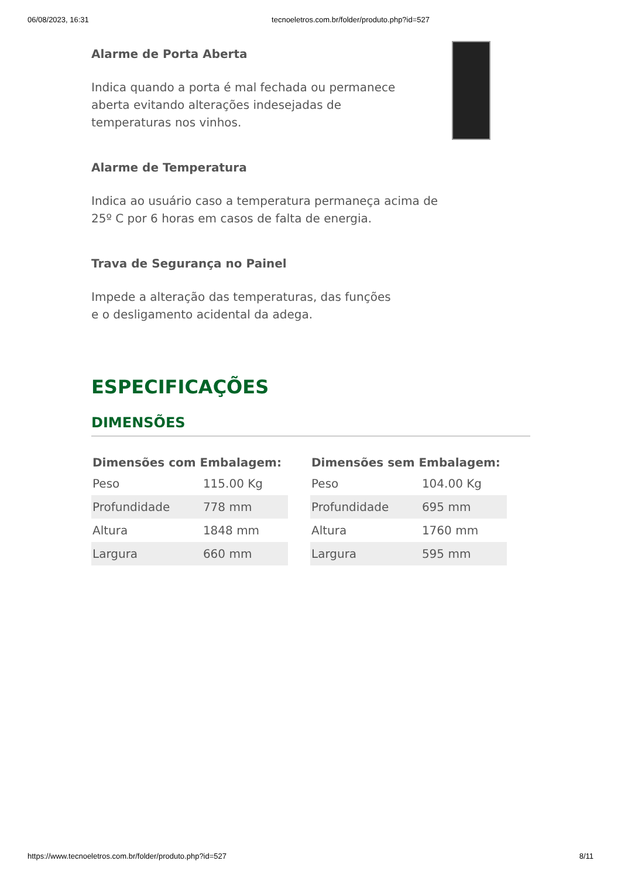06/08/2023, 16:31 tecnoeletros.com.br/folder/produto.php?id=527
Alarme de Porta Aberta
Indica quando a porta é mal fechada ou permanece aberta evitando alterações indesejadas de temperaturas nos vinhos.
Alarme de Temperatura
Indica ao usuário caso a temperatura permaneça acima de 25º C por 6 horas em casos de falta de energia.
Trava de Segurança no Painel
Impede a alteração das temperaturas, das funções e o desligamento acidental da adega.
ESPECIFICAÇÕES
DIMENSÕES
| Dimensões com Embalagem: | |
| --- | --- |
| Peso | 115.00 Kg |
| Profundidade | 778 mm |
| Altura | 1848 mm |
| Largura | 660 mm |
| Dimensões sem Embalagem: | |
| --- | --- |
| Peso | 104.00 Kg |
| Profundidade | 695 mm |
| Altura | 1760 mm |
| Largura | 595 mm |
https://www.tecnoeletros.com.br/folder/produto.php?id=527 8/11